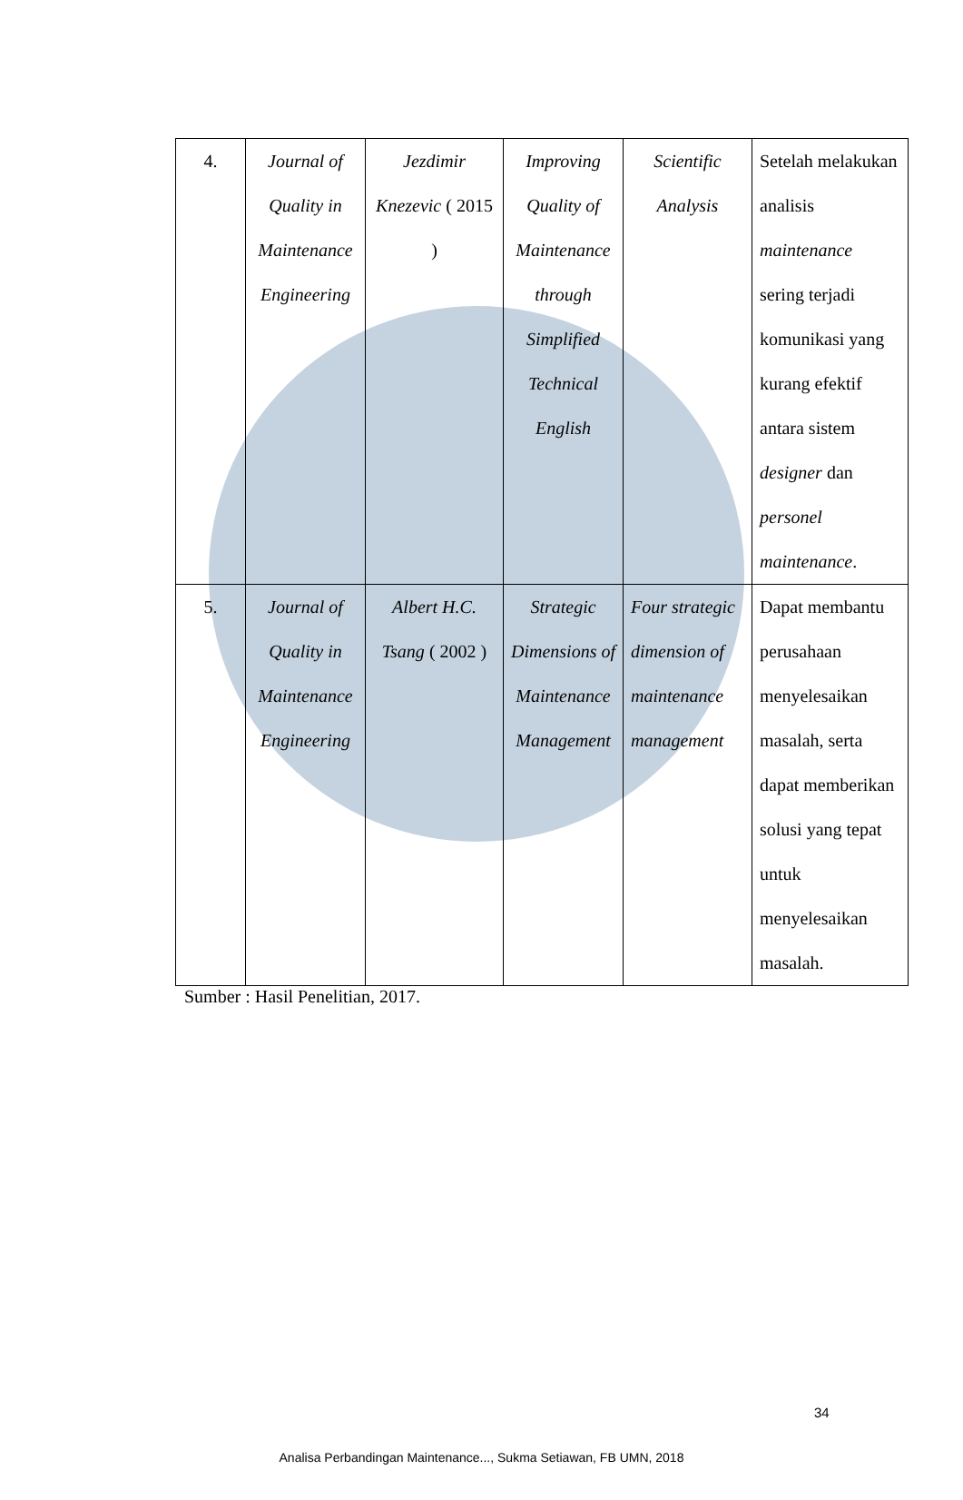| 4. | Journal of Quality in Maintenance Engineering | Jezdimir Knezevic ( 2015 ) | Improving Quality of Maintenance through Simplified Technical English | Scientific Analysis | Setelah melakukan analisis maintenance sering terjadi komunikasi yang kurang efektif antara sistem designer dan personel maintenance . |
| 5. | Journal of Quality in Maintenance Engineering | Albert H.C. Tsang ( 2002 ) | Strategic Dimensions of Maintenance Management | Four strategic dimension of maintenance management | Dapat membantu perusahaan menyelesaikan masalah, serta dapat memberikan solusi yang tepat untuk menyelesaikan masalah. |
Sumber : Hasil Penelitian, 2017.
34
Analisa Perbandingan Maintenance..., Sukma Setiawan, FB UMN, 2018